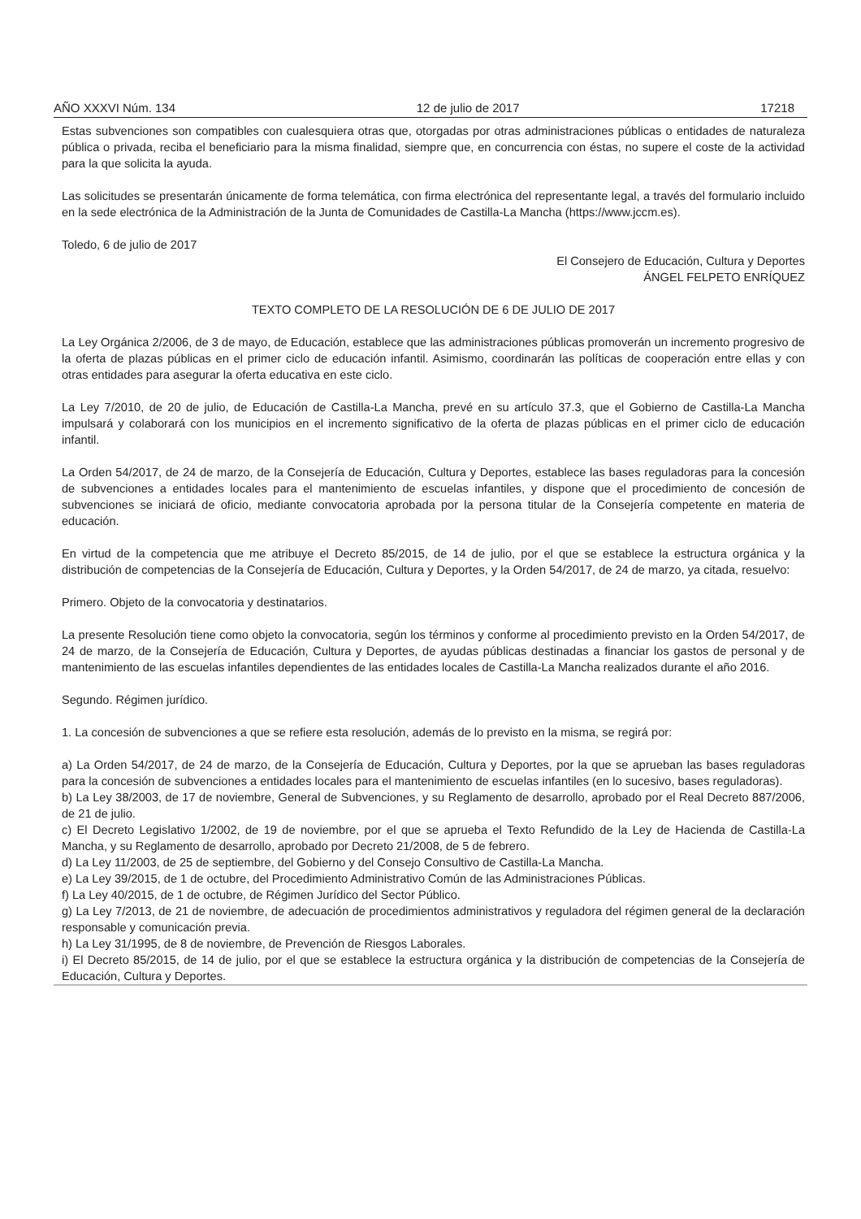AÑO XXXVI Núm. 134 12 de julio de 2017 17218
Estas subvenciones son compatibles con cualesquiera otras que, otorgadas por otras administraciones públicas o entidades de naturaleza pública o privada, reciba el beneficiario para la misma finalidad, siempre que, en concurrencia con éstas, no supere el coste de la actividad para la que solicita la ayuda.
Las solicitudes se presentarán únicamente de forma telemática, con firma electrónica del representante legal, a través del formulario incluido en la sede electrónica de la Administración de la Junta de Comunidades de Castilla-La Mancha (https://www.jccm.es).
Toledo, 6 de julio de 2017
El Consejero de Educación, Cultura y Deportes
ÁNGEL FELPETO ENRÍQUEZ
TEXTO COMPLETO DE LA RESOLUCIÓN DE 6 DE JULIO DE 2017
La Ley Orgánica 2/2006, de 3 de mayo, de Educación, establece que las administraciones públicas promoverán un incremento progresivo de la oferta de plazas públicas en el primer ciclo de educación infantil. Asimismo, coordinarán las políticas de cooperación entre ellas y con otras entidades para asegurar la oferta educativa en este ciclo.
La Ley 7/2010, de 20 de julio, de Educación de Castilla-La Mancha, prevé en su artículo 37.3, que el Gobierno de Castilla-La Mancha impulsará y colaborará con los municipios en el incremento significativo de la oferta de plazas públicas en el primer ciclo de educación infantil.
La Orden 54/2017, de 24 de marzo, de la Consejería de Educación, Cultura y Deportes, establece las bases reguladoras para la concesión de subvenciones a entidades locales para el mantenimiento de escuelas infantiles, y dispone que el procedimiento de concesión de subvenciones se iniciará de oficio, mediante convocatoria aprobada por la persona titular de la Consejería competente en materia de educación.
En virtud de la competencia que me atribuye el Decreto 85/2015, de 14 de julio, por el que se establece la estructura orgánica y la distribución de competencias de la Consejería de Educación, Cultura y Deportes, y la Orden 54/2017, de 24 de marzo, ya citada, resuelvo:
Primero. Objeto de la convocatoria y destinatarios.
La presente Resolución tiene como objeto la convocatoria, según los términos y conforme al procedimiento previsto en la Orden 54/2017, de 24 de marzo, de la Consejería de Educación, Cultura y Deportes, de ayudas públicas destinadas a financiar los gastos de personal y de mantenimiento de las escuelas infantiles dependientes de las entidades locales de Castilla-La Mancha realizados durante el año 2016.
Segundo. Régimen jurídico.
1. La concesión de subvenciones a que se refiere esta resolución, además de lo previsto en la misma, se regirá por:
a) La Orden 54/2017, de 24 de marzo, de la Consejería de Educación, Cultura y Deportes, por la que se aprueban las bases reguladoras para la concesión de subvenciones a entidades locales para el mantenimiento de escuelas infantiles (en lo sucesivo, bases reguladoras).
b) La Ley 38/2003, de 17 de noviembre, General de Subvenciones, y su Reglamento de desarrollo, aprobado por el Real Decreto 887/2006, de 21 de julio.
c) El Decreto Legislativo 1/2002, de 19 de noviembre, por el que se aprueba el Texto Refundido de la Ley de Hacienda de Castilla-La Mancha, y su Reglamento de desarrollo, aprobado por Decreto 21/2008, de 5 de febrero.
d) La Ley 11/2003, de 25 de septiembre, del Gobierno y del Consejo Consultivo de Castilla-La Mancha.
e) La Ley 39/2015, de 1 de octubre, del Procedimiento Administrativo Común de las Administraciones Públicas.
f) La Ley 40/2015, de 1 de octubre, de Régimen Jurídico del Sector Público.
g) La Ley 7/2013, de 21 de noviembre, de adecuación de procedimientos administrativos y reguladora del régimen general de la declaración responsable y comunicación previa.
h) La Ley 31/1995, de 8 de noviembre, de Prevención de Riesgos Laborales.
i) El Decreto 85/2015, de 14 de julio, por el que se establece la estructura orgánica y la distribución de competencias de la Consejería de Educación, Cultura y Deportes.